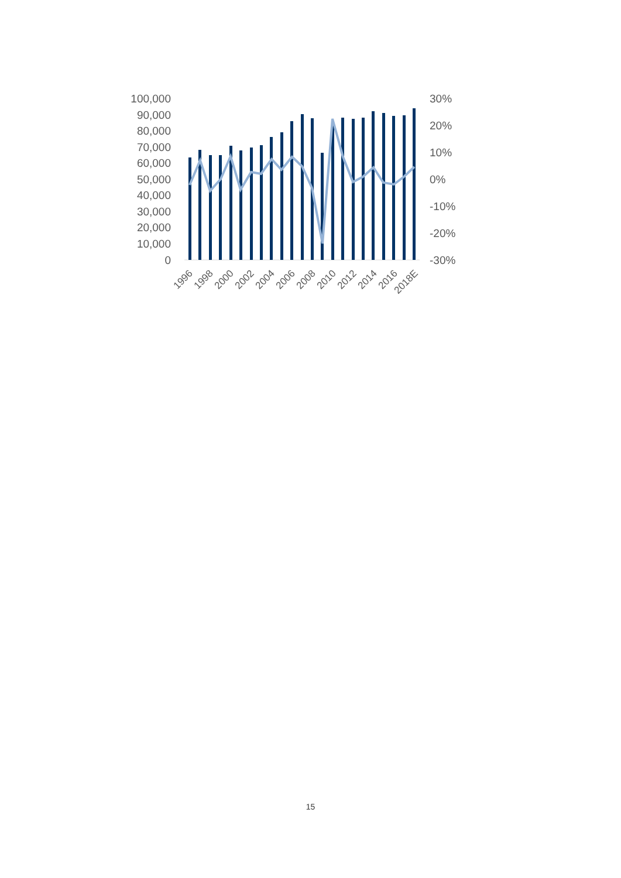100,000
90,000
80,000
70,000
60,000
50,000
40,000
30,000
20,000
10,000
0
30%
20%
10%
0%
-10%
-20%
-30%
1996
1998
2000
2002
2004
2006
2008
2010
2012
2014
2016
2018E
15